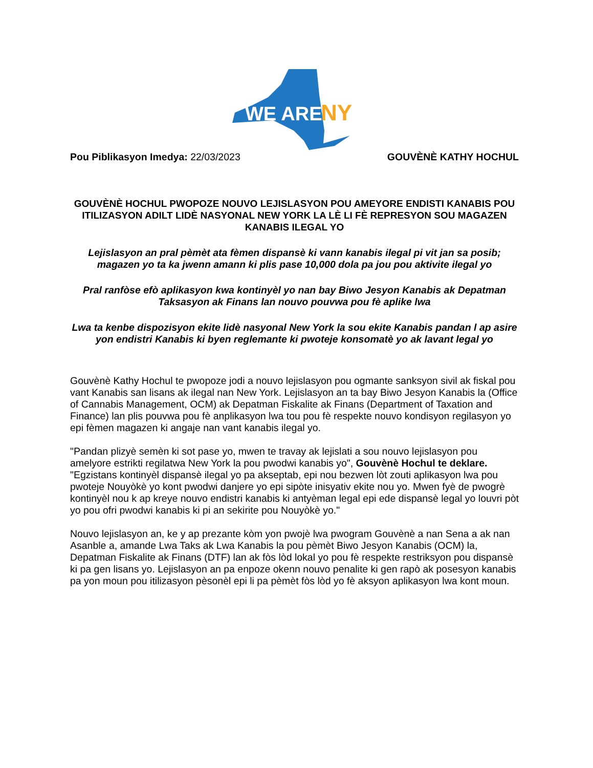WE ARE
NY
Pou Piblikasyon Imedya: 22/03/2023 GOUVÈNÈ KATHY HOCHUL
GOUVÈNÈ HOCHUL PWOPOZE NOUVO LEJISLASYON POU AMEYORE ENDISTI KANABIS POU ITILIZASYON ADILT LIDÈ NASYONAL NEW YORK LA LÈ LI FÈ REPRESYON SOU MAGAZEN KANABIS ILEGAL YO
Lejislasyon an pral pèmèt ata fèmen dispansè ki vann kanabis ilegal pi vit jan sa posib; magazen yo ta ka jwenn amann ki plis pase 10,000 dola pa jou pou aktivite ilegal yo
Pral ranfòse efò aplikasyon kwa kontinyèl yo nan bay Biwo Jesyon Kanabis ak Depatman Taksasyon ak Finans lan nouvo pouvwa pou fè aplike lwa
Lwa ta kenbe dispozisyon ekite lidè nasyonal New York la sou ekite Kanabis pandan l ap asire yon endistri Kanabis ki byen reglemante ki pwoteje konsomatè yo ak lavant legal yo
Gouvènè Kathy Hochul te pwopoze jodi a nouvo lejislasyon pou ogmante sanksyon sivil ak fiskal pou vant Kanabis san lisans ak ilegal nan New York. Lejislasyon an ta bay Biwo Jesyon Kanabis la (Office of Cannabis Management, OCM) ak Depatman Fiskalite ak Finans (Department of Taxation and Finance) lan plis pouvwa pou fè anplikasyon lwa tou pou fè respekte nouvo kondisyon regilasyon yo epi fèmen magazen ki angaje nan vant kanabis ilegal yo.
"Pandan plizyè semèn ki sot pase yo, mwen te travay ak lejislati a sou nouvo lejislasyon pou amelyore estrikti regilatwa New York la pou pwodwi kanabis yo", Gouvènè Hochul te deklare. "Egzistans kontinyèl dispansè ilegal yo pa akseptab, epi nou bezwen lòt zouti aplikasyon lwa pou pwoteje Nouyòkè yo kont pwodwi danjere yo epi sipòte inisyativ ekite nou yo. Mwen fyè de pwogrè kontinyèl nou k ap kreye nouvo endistri kanabis ki antyèman legal epi ede dispansè legal yo louvri pòt yo pou ofri pwodwi kanabis ki pi an sekirite pou Nouyòkè yo."
Nouvo lejislasyon an, ke y ap prezante kòm yon pwojè lwa pwogram Gouvènè a nan Sena a ak nan Asanble a, amande Lwa Taks ak Lwa Kanabis la pou pèmèt Biwo Jesyon Kanabis (OCM) la, Depatman Fiskalite ak Finans (DTF) lan ak fòs lòd lokal yo pou fè respekte restriksyon pou dispansè ki pa gen lisans yo. Lejislasyon an pa enpoze okenn nouvo penalite ki gen rapò ak posesyon kanabis pa yon moun pou itilizasyon pèsonèl epi li pa pèmèt fòs lòd yo fè aksyon aplikasyon lwa kont moun.